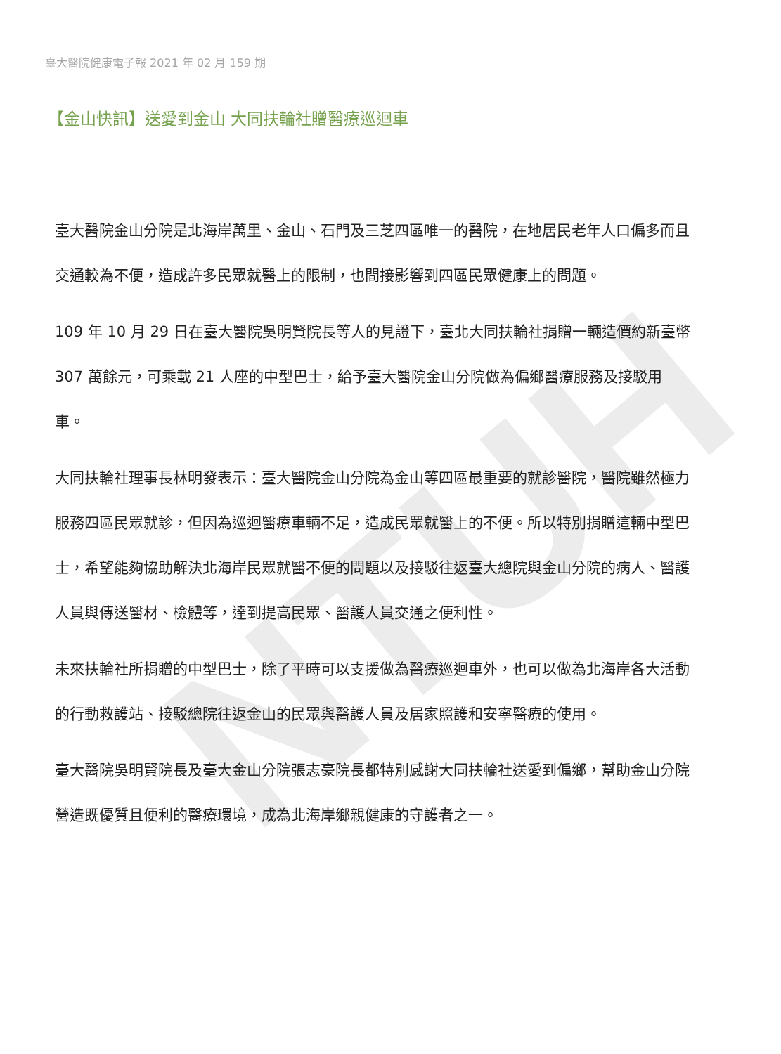NTUH
臺大醫院健康電子報 2021 年 02 月 159 期
【金山快訊】送愛到金山 大同扶輪社贈醫療巡迴車
臺大醫院金山分院是北海岸萬里、金山、石門及三芝四區唯一的醫院，在地居民老年人口偏多而且交通較為不便，造成許多民眾就醫上的限制，也間接影響到四區民眾健康上的問題。
109 年 10 月 29 日在臺大醫院吳明賢院長等人的見證下，臺北大同扶輪社捐贈一輛造價約新臺幣 307 萬餘元，可乘載 21 人座的中型巴士，給予臺大醫院金山分院做為偏鄉醫療服務及接駁用車。
大同扶輪社理事長林明發表示：臺大醫院金山分院為金山等四區最重要的就診醫院，醫院雖然極力服務四區民眾就診，但因為巡迴醫療車輛不足，造成民眾就醫上的不便。所以特別捐贈這輛中型巴士，希望能夠協助解決北海岸民眾就醫不便的問題以及接駁往返臺大總院與金山分院的病人、醫護人員與傳送醫材、檢體等，達到提高民眾、醫護人員交通之便利性。
未來扶輪社所捐贈的中型巴士，除了平時可以支援做為醫療巡迴車外，也可以做為北海岸各大活動的行動救護站、接駁總院往返金山的民眾與醫護人員及居家照護和安寧醫療的使用。
臺大醫院吳明賢院長及臺大金山分院張志豪院長都特別感謝大同扶輪社送愛到偏鄉，幫助金山分院營造既優質且便利的醫療環境，成為北海岸鄉親健康的守護者之一。